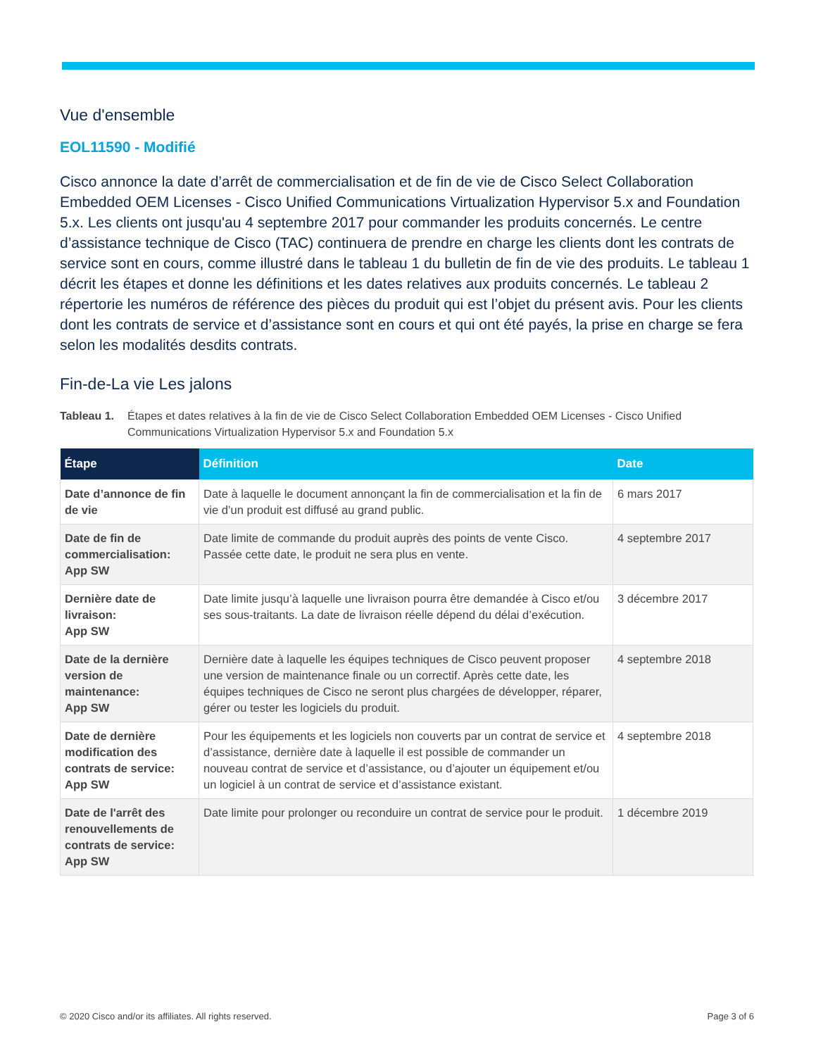Vue d'ensemble
EOL11590 - Modifié
Cisco annonce la date d’arrêt de commercialisation et de fin de vie de Cisco Select Collaboration Embedded OEM Licenses - Cisco Unified Communications Virtualization Hypervisor 5.x and Foundation 5.x. Les clients ont jusqu'au 4 septembre 2017 pour commander les produits concernés. Le centre d’assistance technique de Cisco (TAC) continuera de prendre en charge les clients dont les contrats de service sont en cours, comme illustré dans le tableau 1 du bulletin de fin de vie des produits. Le tableau 1 décrit les étapes et donne les définitions et les dates relatives aux produits concernés. Le tableau 2 répertorie les numéros de référence des pièces du produit qui est l’objet du présent avis. Pour les clients dont les contrats de service et d’assistance sont en cours et qui ont été payés, la prise en charge se fera selon les modalités desdits contrats.
Fin-de-La vie Les jalons
Tableau 1. Étapes et dates relatives à la fin de vie de Cisco Select Collaboration Embedded OEM Licenses - Cisco Unified Communications Virtualization Hypervisor 5.x and Foundation 5.x
| Étape | Définition | Date |
| --- | --- | --- |
| Date d’annonce de fin de vie | Date à laquelle le document annonçant la fin de commercialisation et la fin de vie d’un produit est diffusé au grand public. | 6 mars 2017 |
| Date de fin de commercialisation: App SW | Date limite de commande du produit auprès des points de vente Cisco. Passée cette date, le produit ne sera plus en vente. | 4 septembre 2017 |
| Dernière date de livraison: App SW | Date limite jusqu’à laquelle une livraison pourra être demandée à Cisco et/ou ses sous-traitants. La date de livraison réelle dépend du délai d’exécution. | 3 décembre 2017 |
| Date de la dernière version de maintenance: App SW | Dernière date à laquelle les équipes techniques de Cisco peuvent proposer une version de maintenance finale ou un correctif. Après cette date, les équipes techniques de Cisco ne seront plus chargées de développer, réparer, gérer ou tester les logiciels du produit. | 4 septembre 2018 |
| Date de dernière modification des contrats de service: App SW | Pour les équipements et les logiciels non couverts par un contrat de service et d’assistance, dernière date à laquelle il est possible de commander un nouveau contrat de service et d’assistance, ou d’ajouter un équipement et/ou un logiciel à un contrat de service et d’assistance existant. | 4 septembre 2018 |
| Date de l'arrêt des renouvellements de contrats de service: App SW | Date limite pour prolonger ou reconduire un contrat de service pour le produit. | 1 décembre 2019 |
© 2020 Cisco and/or its affiliates. All rights reserved. Page 3 of 6